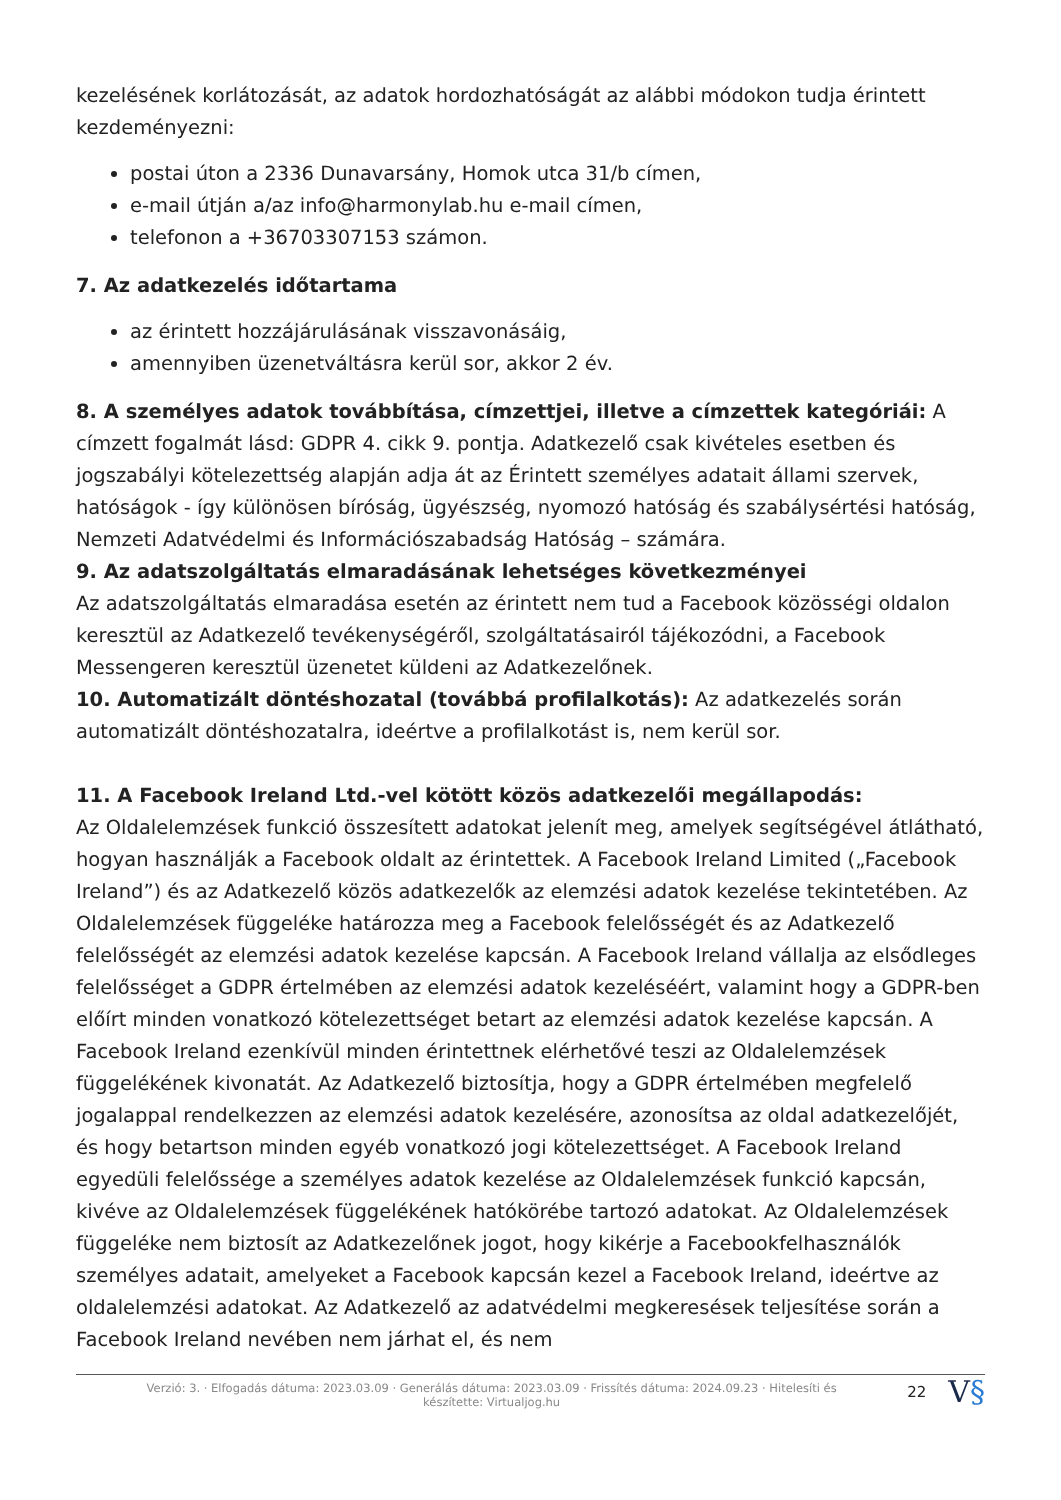kezelésének korlátozását, az adatok hordozhatóságát az alábbi módokon tudja érintett kezdeményezni:
postai úton a 2336 Dunavarsány, Homok utca 31/b címen,
e-mail útján a/az info@harmonylab.hu e-mail címen,
telefonon a +36703307153 számon.
7. Az adatkezelés időtartama
az érintett hozzájárulásának visszavonásáig,
amennyiben üzenetváltásra kerül sor, akkor 2 év.
8. A személyes adatok továbbítása, címzettjei, illetve a címzettek kategóriái: A címzett fogalmát lásd: GDPR 4. cikk 9. pontja. Adatkezelő csak kivételes esetben és jogszabályi kötelezettség alapján adja át az Érintett személyes adatait állami szervek, hatóságok - így különösen bíróság, ügyészség, nyomozó hatóság és szabálysértési hatóság, Nemzeti Adatvédelmi és Információszabadság Hatóság – számára.
9. Az adatszolgáltatás elmaradásának lehetséges következményei
Az adatszolgáltatás elmaradása esetén az érintett nem tud a Facebook közösségi oldalon keresztül az Adatkezelő tevékenységéről, szolgáltatásairól tájékozódni, a Facebook Messengeren keresztül üzenetet küldeni az Adatkezelőnek.
10. Automatizált döntéshozatal (továbbá profilalkotás): Az adatkezelés során automatizált döntéshozatalra, ideértve a profilalkotást is, nem kerül sor.
11. A Facebook Ireland Ltd.-vel kötött közös adatkezelői megállapodás:
Az Oldalelemzések funkció összesített adatokat jelenít meg, amelyek segítségével átlátható, hogyan használják a Facebook oldalt az érintettek. A Facebook Ireland Limited („Facebook Ireland”) és az Adatkezelő közös adatkezelők az elemzési adatok kezelése tekintetében. Az Oldalelemzések függeléke határozza meg a Facebook felelősségét és az Adatkezelő felelősségét az elemzési adatok kezelése kapcsán. A Facebook Ireland vállalja az elsődleges felelősséget a GDPR értelmében az elemzési adatok kezeléséért, valamint hogy a GDPR-ben előírt minden vonatkozó kötelezettséget betart az elemzési adatok kezelése kapcsán. A Facebook Ireland ezenkívül minden érintettnek elérhetővé teszi az Oldalelemzések függelékének kivonatát. Az Adatkezelő biztosítja, hogy a GDPR értelmében megfelelő jogalappal rendelkezzen az elemzési adatok kezelésére, azonosítsa az oldal adatkezelőjét, és hogy betartson minden egyéb vonatkozó jogi kötelezettséget. A Facebook Ireland egyedüli felelőssége a személyes adatok kezelése az Oldalelemzések funkció kapcsán, kivéve az Oldalelemzések függelékének hatókörébe tartozó adatokat. Az Oldalelemzések függeléke nem biztosít az Adatkezelőnek jogot, hogy kikérje a Facebookfelhasználók személyes adatait, amelyeket a Facebook kapcsán kezel a Facebook Ireland, ideértve az oldalelemzési adatokat. Az Adatkezelő az adatvédelmi megkeresések teljesítése során a Facebook Ireland nevében nem járhat el, és nem
Verzió: 3. · Elfogadás dátuma: 2023.03.09 · Generálás dátuma: 2023.03.09 · Frissítés dátuma: 2024.09.23 · Hitelesíti és készítette: Virtualjog.hu
22
V§